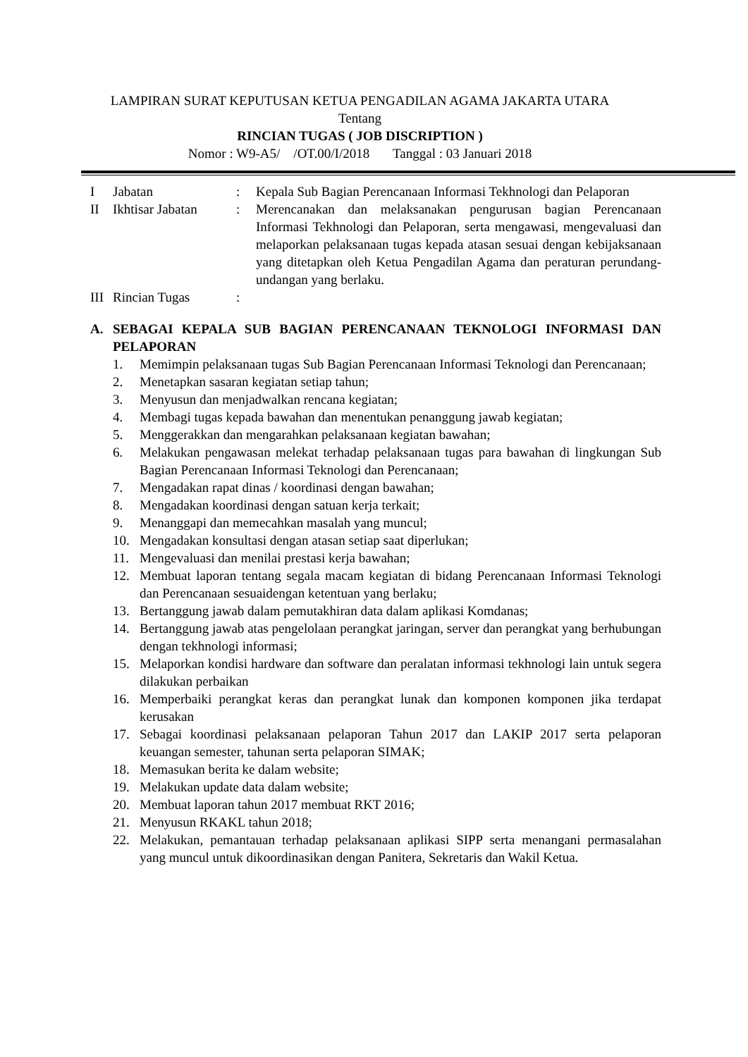LAMPIRAN SURAT KEPUTUSAN KETUA PENGADILAN AGAMA JAKARTA UTARA
Tentang
RINCIAN TUGAS ( JOB DISCRIPTION )
Nomor : W9-A5/ /OT.00/I/2018 Tanggal : 03 Januari 2018
I Jabatan: Kepala Sub Bagian Perencanaan Informasi Tekhnologi dan Pelaporan
II Ikhtisar Jabatan: Merencanakan dan melaksanakan pengurusan bagian Perencanaan Informasi Tekhnologi dan Pelaporan, serta mengawasi, mengevaluasi dan melaporkan pelaksanaan tugas kepada atasan sesuai dengan kebijaksanaan yang ditetapkan oleh Ketua Pengadilan Agama dan peraturan perundang-undangan yang berlaku.
III Rincian Tugas:
A. SEBAGAI KEPALA SUB BAGIAN PERENCANAAN TEKNOLOGI INFORMASI DAN PELAPORAN
1. Memimpin pelaksanaan tugas Sub Bagian Perencanaan Informasi Teknologi dan Perencanaan;
2. Menetapkan sasaran kegiatan setiap tahun;
3. Menyusun dan menjadwalkan rencana kegiatan;
4. Membagi tugas kepada bawahan dan menentukan penanggung jawab kegiatan;
5. Menggerakkan dan mengarahkan pelaksanaan kegiatan bawahan;
6. Melakukan pengawasan melekat terhadap pelaksanaan tugas para bawahan di lingkungan Sub Bagian Perencanaan Informasi Teknologi dan Perencanaan;
7. Mengadakan rapat dinas / koordinasi dengan bawahan;
8. Mengadakan koordinasi dengan satuan kerja terkait;
9. Menanggapi dan memecahkan masalah yang muncul;
10. Mengadakan konsultasi dengan atasan setiap saat diperlukan;
11. Mengevaluasi dan menilai prestasi kerja bawahan;
12. Membuat laporan tentang segala macam kegiatan di bidang Perencanaan Informasi Teknologi dan Perencanaan sesuaidengan ketentuan yang berlaku;
13. Bertanggung jawab dalam pemutakhiran data dalam aplikasi Komdanas;
14. Bertanggung jawab atas pengelolaan perangkat jaringan, server dan perangkat yang berhubungan dengan tekhnologi informasi;
15. Melaporkan kondisi hardware dan software dan peralatan informasi tekhnologi lain untuk segera dilakukan perbaikan
16. Memperbaiki perangkat keras dan perangkat lunak dan komponen komponen jika terdapat kerusakan
17. Sebagai koordinasi pelaksanaan pelaporan Tahun 2017 dan LAKIP 2017 serta pelaporan keuangan semester, tahunan serta pelaporan SIMAK;
18. Memasukan berita ke dalam website;
19. Melakukan update data dalam website;
20. Membuat laporan tahun 2017 membuat RKT 2016;
21. Menyusun RKAKL tahun 2018;
22. Melakukan, pemantauan terhadap pelaksanaan aplikasi SIPP serta menangani permasalahan yang muncul untuk dikoordinasikan dengan Panitera, Sekretaris dan Wakil Ketua.